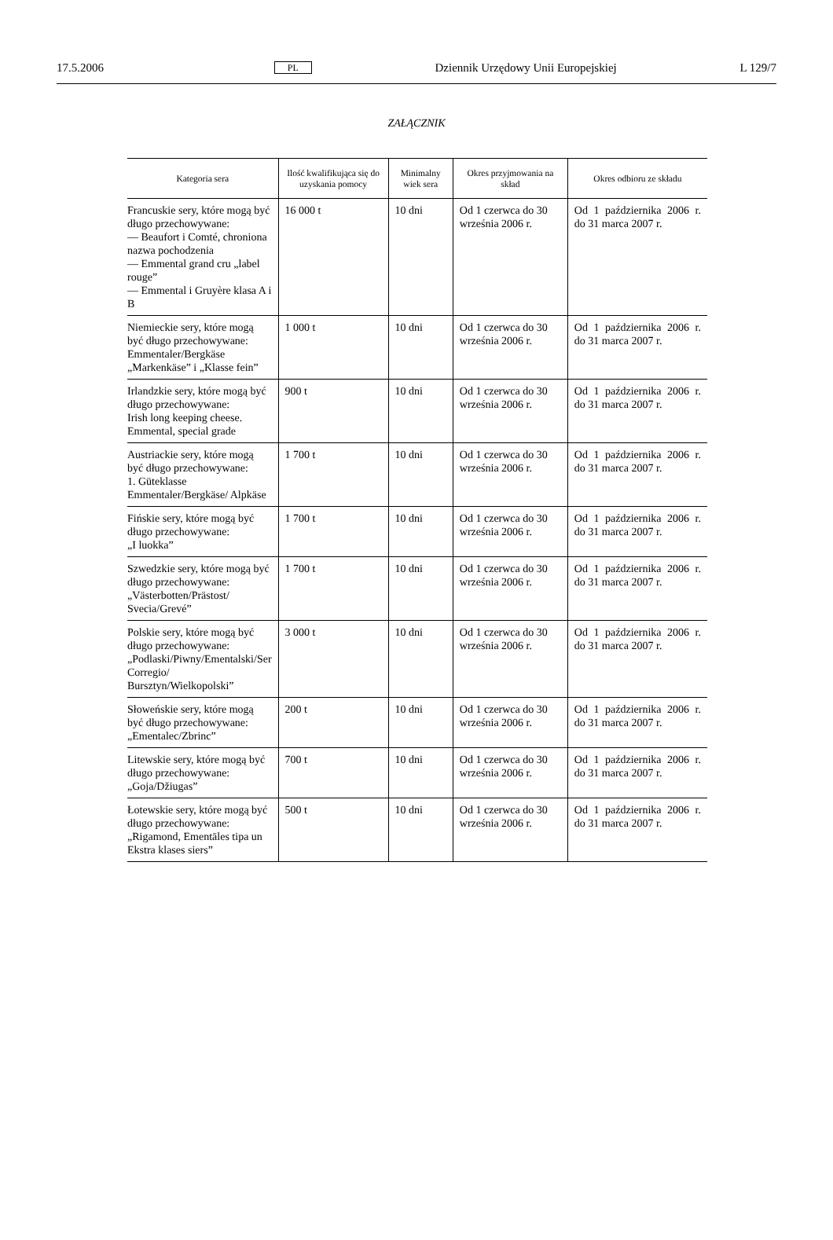17.5.2006 PL Dziennik Urzędowy Unii Europejskiej L 129/7
ZAŁĄCZNIK
| Kategoria sera | Ilość kwalifikująca się do uzyskania pomocy | Minimalny wiek sera | Okres przyjmowania na skład | Okres odbioru ze składu |
| --- | --- | --- | --- | --- |
| Francuskie sery, które mogą być długo przechowywane: — Beaufort i Comté, chroniona nazwa pochodzenia — Emmental grand cru „label rouge” — Emmental i Gruyère klasa A i B | 16 000 t | 10 dni | Od 1 czerwca do 30 września 2006 r. | Od 1 października 2006 r. do 31 marca 2007 r. |
| Niemieckie sery, które mogą być długo przechowywane: Emmentaler/Bergkäse „Markenkäse” i „Klasse fein” | 1 000 t | 10 dni | Od 1 czerwca do 30 września 2006 r. | Od 1 października 2006 r. do 31 marca 2007 r. |
| Irlandzkie sery, które mogą być długo przechowywane: Irish long keeping cheese. Emmental, special grade | 900 t | 10 dni | Od 1 czerwca do 30 września 2006 r. | Od 1 października 2006 r. do 31 marca 2007 r. |
| Austriackie sery, które mogą być długo przechowywane: 1. Güteklasse Emmentaler/Bergkäse/ Alpkäse | 1 700 t | 10 dni | Od 1 czerwca do 30 września 2006 r. | Od 1 października 2006 r. do 31 marca 2007 r. |
| Fińskie sery, które mogą być długo przechowywane: „I luokka” | 1 700 t | 10 dni | Od 1 czerwca do 30 września 2006 r. | Od 1 października 2006 r. do 31 marca 2007 r. |
| Szwedzkie sery, które mogą być długo przechowywane: „Västerbotten/Prästost/ Svecia/Grevé” | 1 700 t | 10 dni | Od 1 czerwca do 30 września 2006 r. | Od 1 października 2006 r. do 31 marca 2007 r. |
| Polskie sery, które mogą być długo przechowywane: „Podlaski/Piwny/Ementalski/Ser Corregio/ Bursztyn/Wielkopolski” | 3 000 t | 10 dni | Od 1 czerwca do 30 września 2006 r. | Od 1 października 2006 r. do 31 marca 2007 r. |
| Słoweńskie sery, które mogą być długo przechowywane: „Ementalec/Zbrinc” | 200 t | 10 dni | Od 1 czerwca do 30 września 2006 r. | Od 1 października 2006 r. do 31 marca 2007 r. |
| Litewskie sery, które mogą być długo przechowywane: „Goja/Džiugas” | 700 t | 10 dni | Od 1 czerwca do 30 września 2006 r. | Od 1 października 2006 r. do 31 marca 2007 r. |
| Łotewskie sery, które mogą być długo przechowywane: „Rigamond, Ementāles tipa un Ekstra klases siers” | 500 t | 10 dni | Od 1 czerwca do 30 września 2006 r. | Od 1 października 2006 r. do 31 marca 2007 r. |